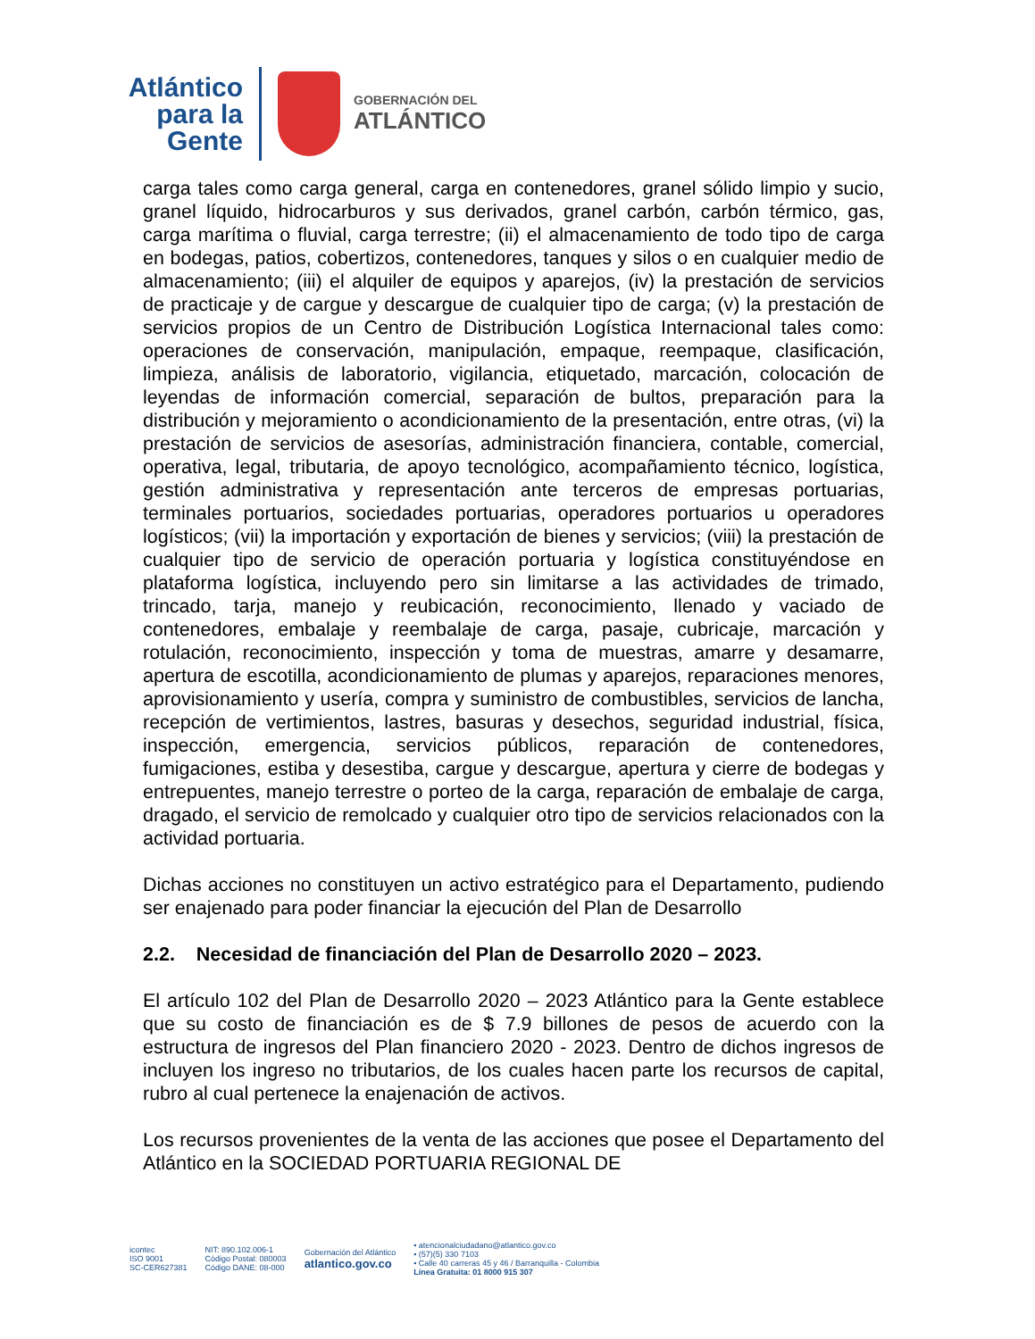Atlántico
para la Gente
GOBERNACIÓN DEL
ATLÁNTICO
carga tales como carga general, carga en contenedores, granel sólido limpio y sucio, granel líquido, hidrocarburos y sus derivados, granel carbón, carbón térmico, gas, carga marítima o fluvial, carga terrestre; (ii) el almacenamiento de todo tipo de carga en bodegas, patios, cobertizos, contenedores, tanques y silos o en cualquier medio de almacenamiento; (iii) el alquiler de equipos y aparejos, (iv) la prestación de servicios de practicaje y de cargue y descargue de cualquier tipo de carga; (v) la prestación de servicios propios de un Centro de Distribución Logística Internacional tales como: operaciones de conservación, manipulación, empaque, reempaque, clasificación, limpieza, análisis de laboratorio, vigilancia, etiquetado, marcación, colocación de leyendas de información comercial, separación de bultos, preparación para la distribución y mejoramiento o acondicionamiento de la presentación, entre otras, (vi) la prestación de servicios de asesorías, administración financiera, contable, comercial, operativa, legal, tributaria, de apoyo tecnológico, acompañamiento técnico, logística, gestión administrativa y representación ante terceros de empresas portuarias, terminales portuarios, sociedades portuarias, operadores portuarios u operadores logísticos; (vii) la importación y exportación de bienes y servicios; (viii) la prestación de cualquier tipo de servicio de operación portuaria y logística constituyéndose en plataforma logística, incluyendo pero sin limitarse a las actividades de trimado, trincado, tarja, manejo y reubicación, reconocimiento, llenado y vaciado de contenedores, embalaje y reembalaje de carga, pasaje, cubricaje, marcación y rotulación, reconocimiento, inspección y toma de muestras, amarre y desamarre, apertura de escotilla, acondicionamiento de plumas y aparejos, reparaciones menores, aprovisionamiento y usería, compra y suministro de combustibles, servicios de lancha, recepción de vertimientos, lastres, basuras y desechos, seguridad industrial, física, inspección, emergencia, servicios públicos, reparación de contenedores, fumigaciones, estiba y desestiba, cargue y descargue, apertura y cierre de bodegas y entrepuentes, manejo terrestre o porteo de la carga, reparación de embalaje de carga, dragado, el servicio de remolcado y cualquier otro tipo de servicios relacionados con la actividad portuaria.
Dichas acciones no constituyen un activo estratégico para el Departamento, pudiendo ser enajenado para poder financiar la ejecución del Plan de Desarrollo
2.2. Necesidad de financiación del Plan de Desarrollo 2020 – 2023.
El artículo 102 del Plan de Desarrollo 2020 – 2023 Atlántico para la Gente establece que su costo de financiación es de $ 7.9 billones de pesos de acuerdo con la estructura de ingresos del Plan financiero 2020 - 2023. Dentro de dichos ingresos de incluyen los ingreso no tributarios, de los cuales hacen parte los recursos de capital, rubro al cual pertenece la enajenación de activos.
Los recursos provenientes de la venta de las acciones que posee el Departamento del Atlántico en la SOCIEDAD PORTUARIA REGIONAL DE
icontec
ISO 9001
SC-CER627381
NIT: 890.102.006-1
Código Postal: 080003
Código DANE: 08-000
Gobernación del Atlántico
atlantico.gov.co
• atencionalciudadano@atlantico.gov.co
• (57)(5) 330 7103
• Calle 40 carreras 45 y 46 / Barranquilla - Colombia
Línea Gratuita: 01 8000 915 307